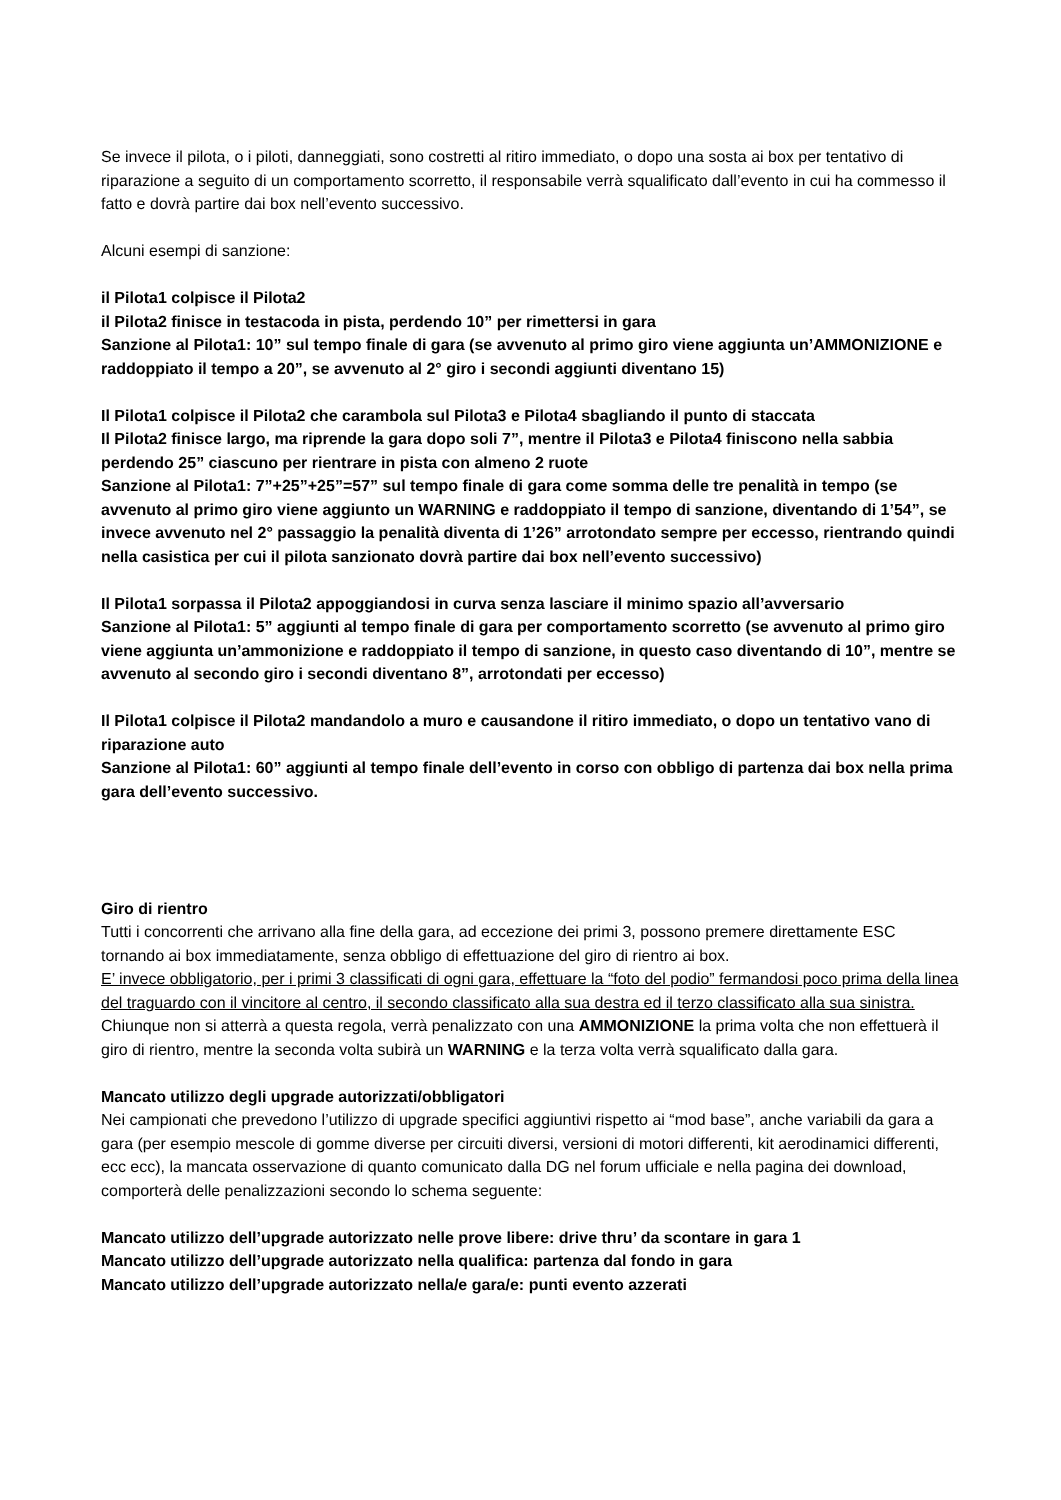Se invece il pilota, o i piloti, danneggiati, sono costretti al ritiro immediato, o dopo una sosta ai box per tentativo di riparazione a seguito di un comportamento scorretto, il responsabile verrà squalificato dall’evento in cui ha commesso il fatto e dovrà partire dai box nell’evento successivo.
Alcuni esempi di sanzione:
il Pilota1 colpisce il Pilota2
il Pilota2 finisce in testacoda in pista, perdendo 10” per rimettersi in gara
Sanzione al Pilota1: 10” sul tempo finale di gara (se avvenuto al primo giro viene aggiunta un’AMMONIZIONE e raddoppiato il tempo a 20”, se avvenuto al 2° giro i secondi aggiunti diventano 15)
Il Pilota1 colpisce il Pilota2 che carambola sul Pilota3 e Pilota4 sbagliando il punto di staccata
Il Pilota2 finisce largo, ma riprende la gara dopo soli 7”, mentre il Pilota3 e Pilota4 finiscono nella sabbia perdendo 25” ciascuno per rientrare in pista con almeno 2 ruote
Sanzione al Pilota1: 7”+25”+25”=57” sul tempo finale di gara come somma delle tre penalità in tempo (se avvenuto al primo giro viene aggiunto un WARNING e raddoppiato il tempo di sanzione, diventando di 1’54”, se invece avvenuto nel 2° passaggio la penalità diventa di 1’26” arrotondato sempre per eccesso, rientrando quindi nella casistica per cui il pilota sanzionato dovrà partire dai box nell’evento successivo)
Il Pilota1 sorpassa il Pilota2 appoggiandosi in curva senza lasciare il minimo spazio all’avversario
Sanzione al Pilota1: 5” aggiunti al tempo finale di gara per comportamento scorretto (se avvenuto al primo giro viene aggiunta un’ammonizione e raddoppiato il tempo di sanzione, in questo caso diventando di 10”, mentre se avvenuto al secondo giro i secondi diventano 8”, arrotondati per eccesso)
Il Pilota1 colpisce il Pilota2 mandandolo a muro e causandone il ritiro immediato, o dopo un tentativo vano di riparazione auto
Sanzione al Pilota1: 60” aggiunti al tempo finale dell’evento in corso con obbligo di partenza dai box nella prima gara dell’evento successivo.
Giro di rientro
Tutti i concorrenti che arrivano alla fine della gara, ad eccezione dei primi 3, possono premere direttamente ESC tornando ai box immediatamente, senza obbligo di effettuazione del giro di rientro ai box.
E’ invece obbligatorio, per i primi 3 classificati di ogni gara, effettuare la “foto del podio” fermandosi poco prima della linea del traguardo con il vincitore al centro, il secondo classificato alla sua destra ed il terzo classificato alla sua sinistra.
Chiunque non si atterrà a questa regola, verrà penalizzato con una AMMONIZIONE la prima volta che non effettuerà il giro di rientro, mentre la seconda volta subirà un WARNING e la terza volta verrà squalificato dalla gara.
Mancato utilizzo degli upgrade autorizzati/obbligatori
Nei campionati che prevedono l’utilizzo di upgrade specifici aggiuntivi rispetto ai “mod base”, anche variabili da gara a gara (per esempio mescole di gomme diverse per circuiti diversi, versioni di motori differenti, kit aerodinamici differenti, ecc ecc), la mancata osservazione di quanto comunicato dalla DG nel forum ufficiale e nella pagina dei download, comporterà delle penalizzazioni secondo lo schema seguente:
Mancato utilizzo dell’upgrade autorizzato nelle prove libere: drive thru’ da scontare in gara 1
Mancato utilizzo dell’upgrade autorizzato nella qualifica: partenza dal fondo in gara
Mancato utilizzo dell’upgrade autorizzato nella/e gara/e: punti evento azzerati